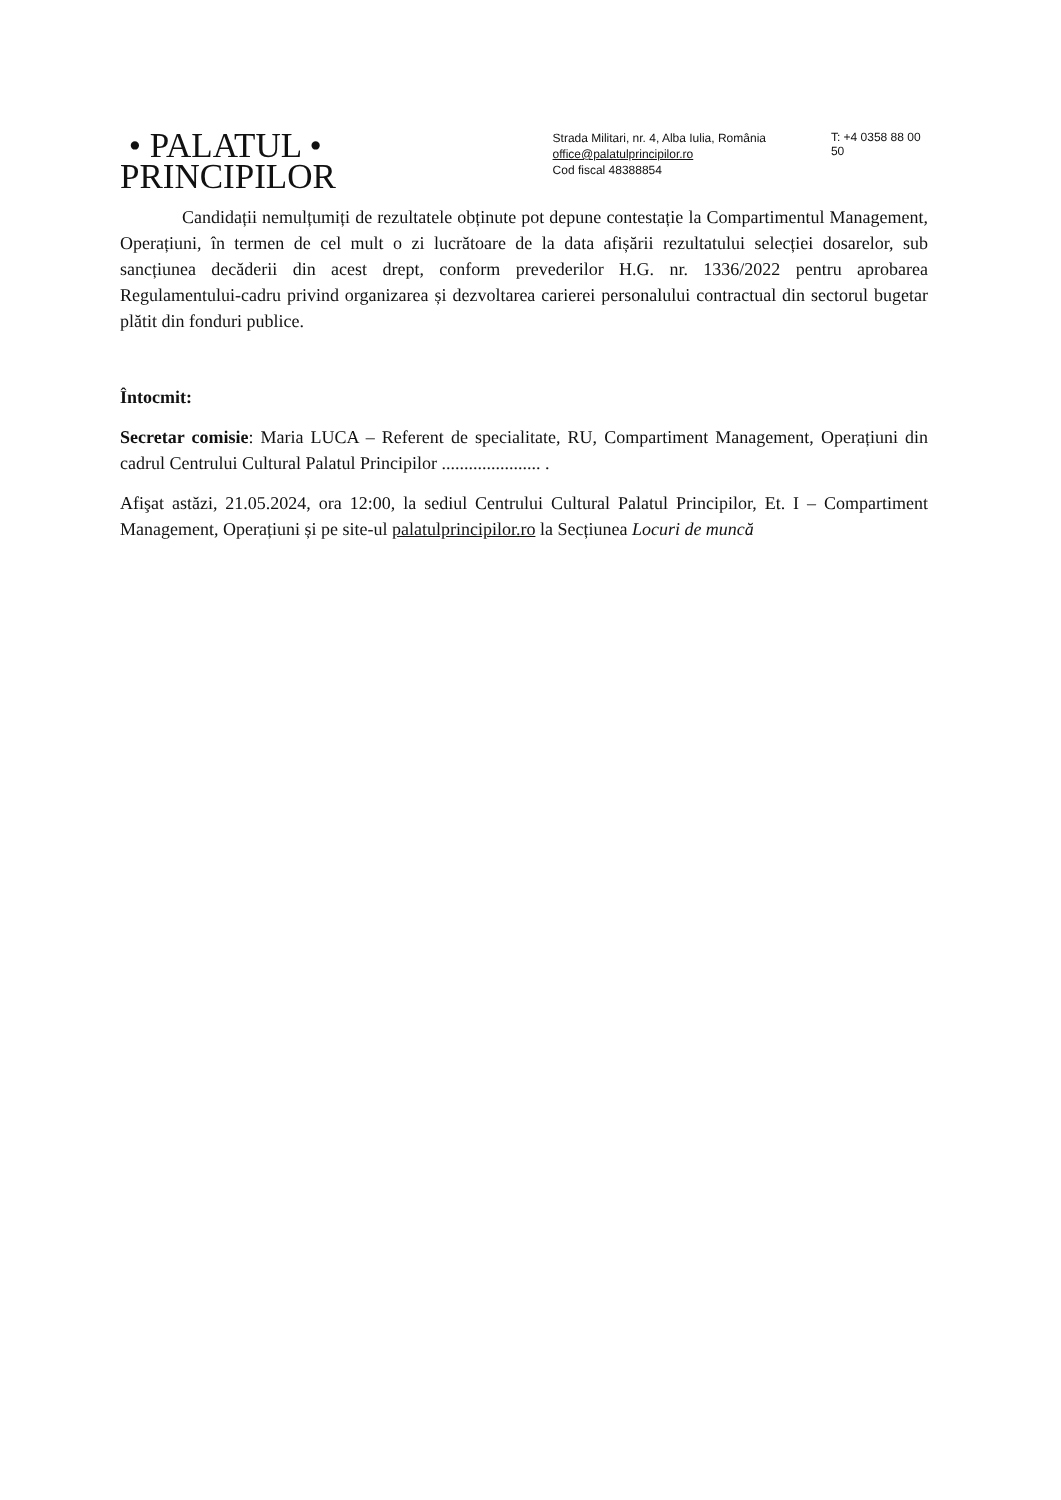• PALATUL •
PRINCIPILOR
Strada Militari, nr. 4, Alba Iulia, România
office@palatulprincipilor.ro
Cod fiscal 48388854
T: +4 0358 88 00 50
Candidații nemulțumiți de rezultatele obținute pot depune contestație la Compartimentul Management, Operațiuni, în termen de cel mult o zi lucrătoare de la data afișării rezultatului selecției dosarelor, sub sancțiunea decăderii din acest drept, conform prevederilor H.G. nr. 1336/2022 pentru aprobarea Regulamentului-cadru privind organizarea și dezvoltarea carierei personalului contractual din sectorul bugetar plătit din fonduri publice.
Întocmit:
Secretar comisie: Maria LUCA – Referent de specialitate, RU, Compartiment Management, Operațiuni din cadrul Centrului Cultural Palatul Principilor ...................... .
Afişat astăzi, 21.05.2024, ora 12:00, la sediul Centrului Cultural Palatul Principilor, Et. I – Compartiment Management, Operațiuni și pe site-ul palatulprincipilor.ro la Secțiunea Locuri de muncă